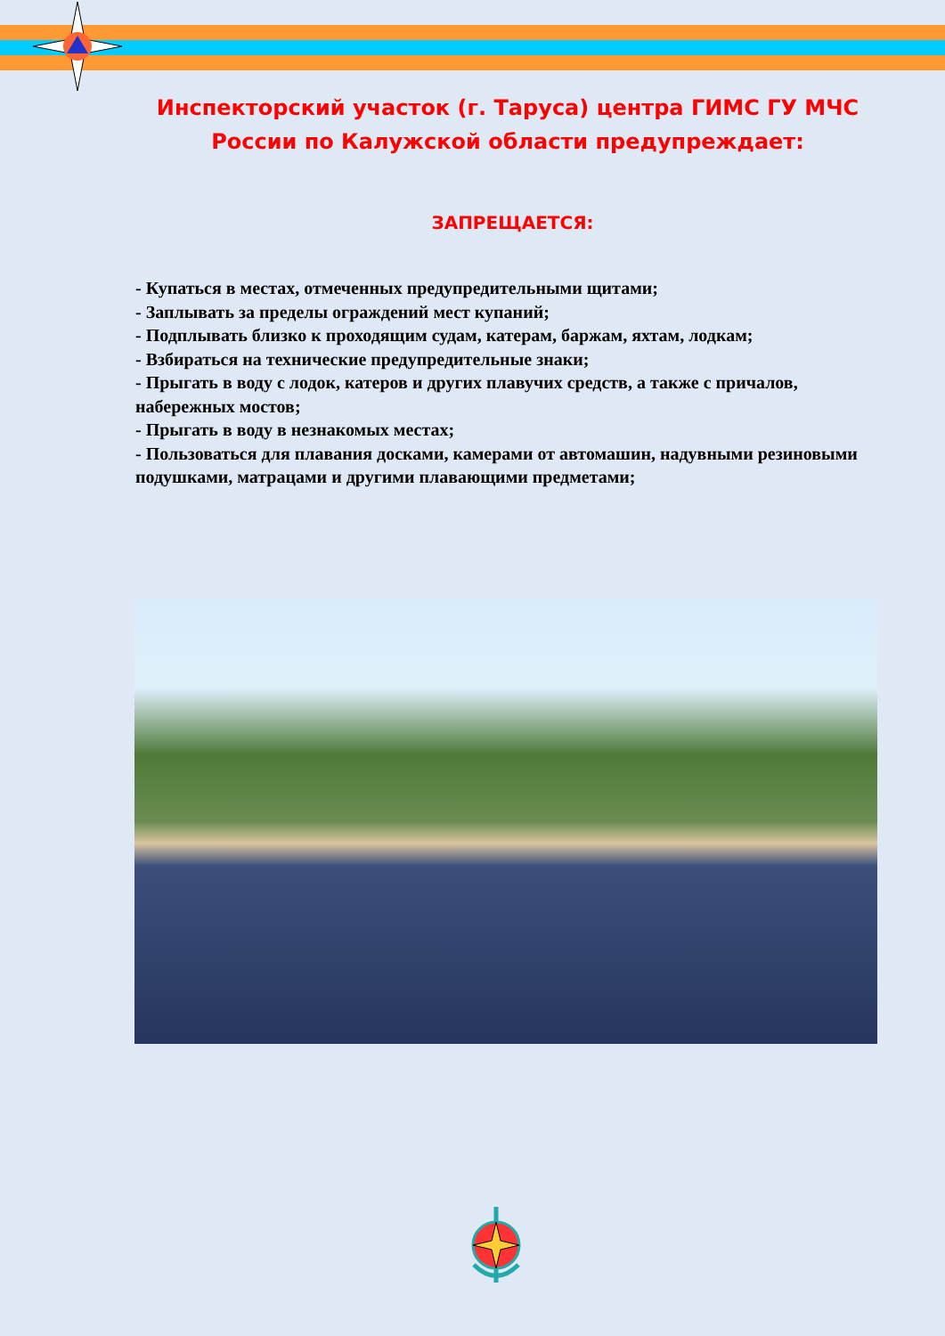Инспекторский участок (г. Таруса) центра ГИМС ГУ МЧС России по Калужской области предупреждает:
ЗАПРЕЩАЕТСЯ:
- Купаться в местах, отмеченных предупредительными щитами;
- Заплывать за пределы ограждений мест купаний;
- Подплывать близко к проходящим судам, катерам, баржам, яхтам, лодкам;
- Взбираться на технические предупредительные знаки;
- Прыгать в воду с лодок, катеров и других плавучих средств, а также с причалов, набережных мостов;
- Прыгать в воду в незнакомых местах;
- Пользоваться для плавания досками, камерами от автомашин, надувными резиновыми подушками, матрацами и другими плавающими предметами;